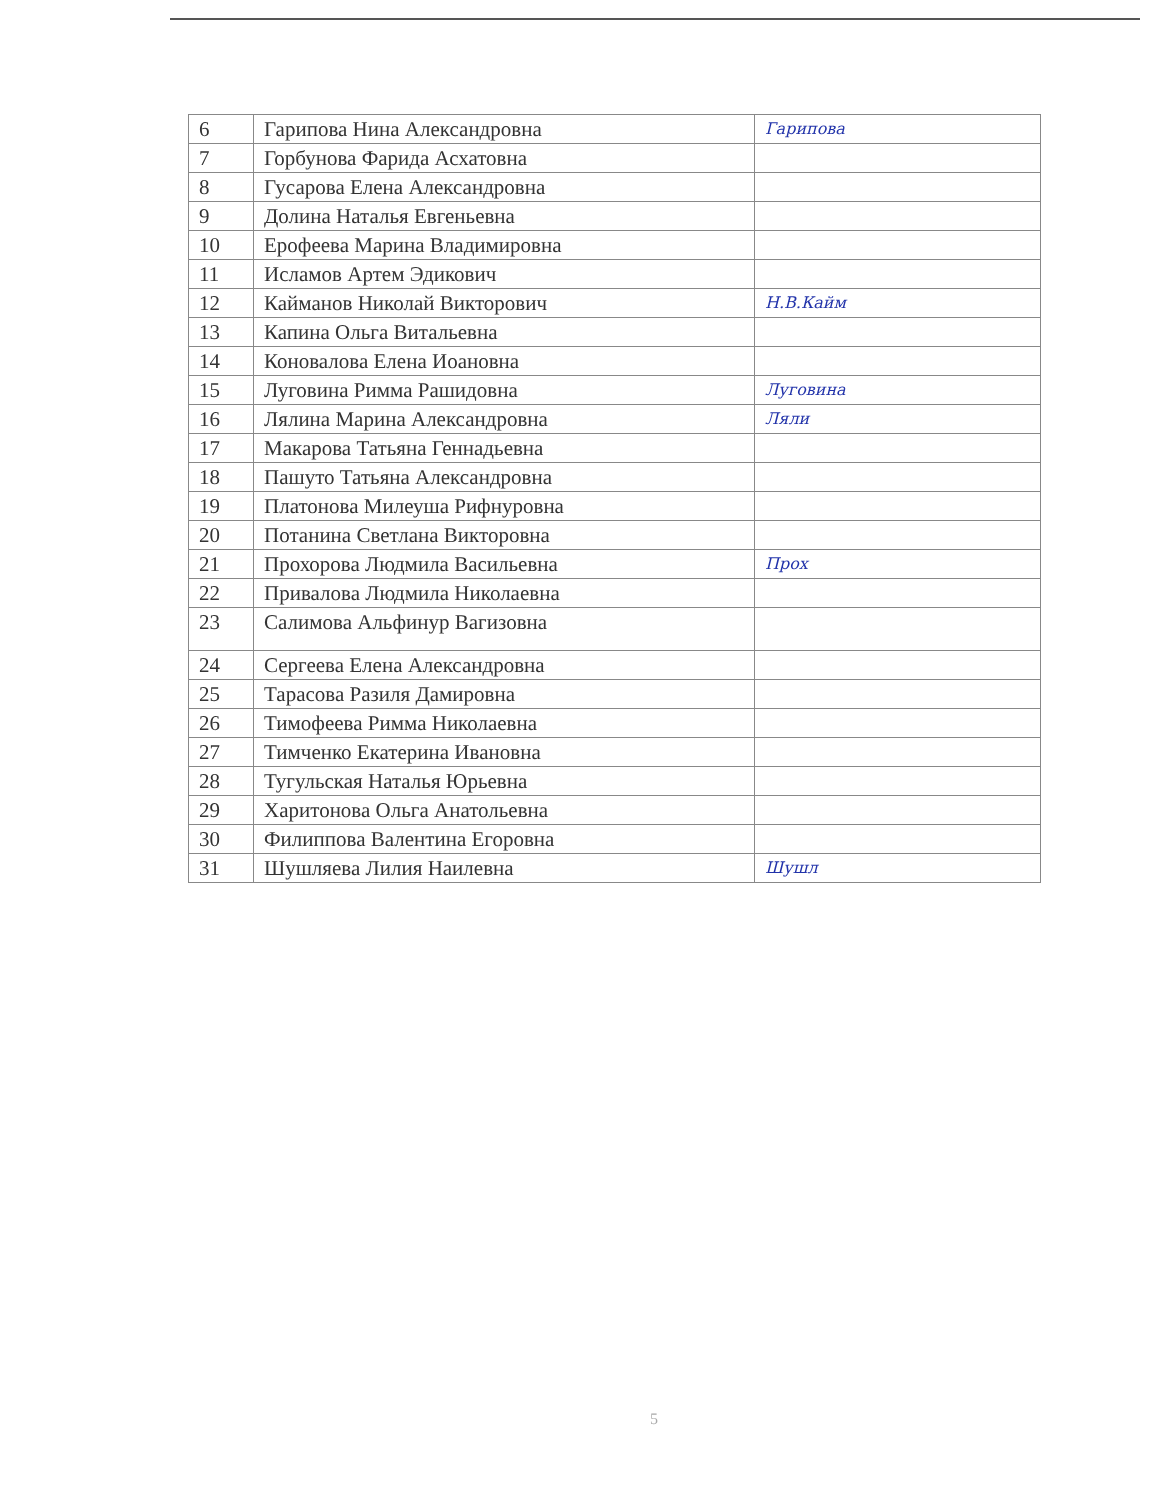| 6 | Гарипова Нина Александровна | Гарипова |
| 7 | Горбунова Фарида Асхатовна | |
| 8 | Гусарова Елена Александровна | |
| 9 | Долина Наталья Евгеньевна | |
| 10 | Ерофеева Марина Владимировна | |
| 11 | Исламов Артем Эдикович | |
| 12 | Кайманов Николай Викторович | Н.В.Кайм |
| 13 | Капина Ольга Витальевна | |
| 14 | Коновалова Елена Иоановна | |
| 15 | Луговина Римма Рашидовна | Луговина |
| 16 | Лялина Марина Александровна | Ляли |
| 17 | Макарова Татьяна Геннадьевна | |
| 18 | Пашуто Татьяна Александровна | |
| 19 | Платонова Милеуша Рифнуровна | |
| 20 | Потанина Светлана Викторовна | |
| 21 | Прохорова Людмила Васильевна | Прох |
| 22 | Привалова Людмила Николаевна | |
| 23 | Салимова Альфинур Вагизовна | |
| 24 | Сергеева Елена Александровна | |
| 25 | Тарасова Разиля Дамировна | |
| 26 | Тимофеева Римма Николаевна | |
| 27 | Тимченко Екатерина Ивановна | |
| 28 | Тугульская Наталья Юрьевна | |
| 29 | Харитонова Ольга Анатольевна | |
| 30 | Филиппова Валентина Егоровна | |
| 31 | Шушляева Лилия Наилевна | Шушл |
5